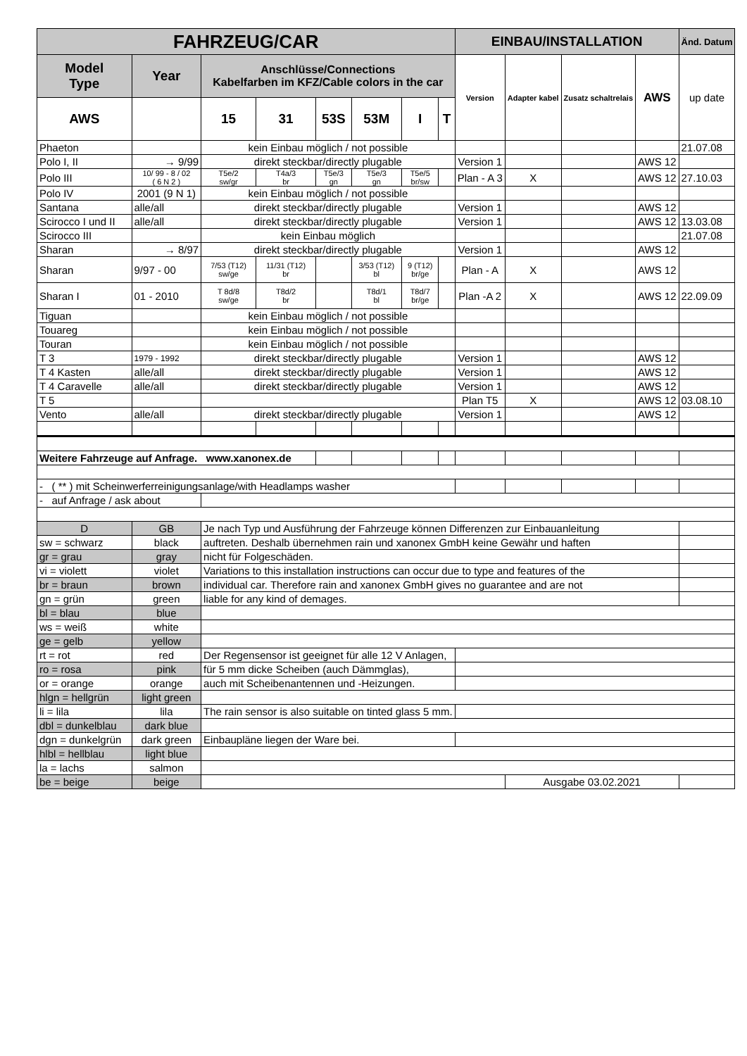| FAHRZEUG/CAR | | | | | | | | EINBAU/INSTALLATION | | | | Änd. Datum |
| --- | --- | --- | --- | --- | --- | --- | --- | --- | --- | --- | --- | --- |
| Model Type | Year | Anschlüsse/Connections Kabelfarben im KFZ/Cable colors in the car | | | | | | Version | Adapter kabel | Zusatz schaltrelais | AWS | up date |
| AWS | | 15 | 31 | 53S | 53M | I | T | | | | | |
| Phaeton | | kein Einbau möglich / not possible | | | | | | | | | | 21.07.08 |
| Polo I, II | → 9/99 | direkt steckbar/directly plugable | | | | | | Version 1 | | | AWS 12 | |
| Polo III | 10/ 99 - 8 / 02 ( 6 N 2 ) | T5e/2 sw/gr | T4a/3 br | T5e/3 gn | T5e/3 gn | T5e/5 br/sw | | Plan - A 3 | X | | AWS 12 | 27.10.03 |
| Polo IV | 2001 (9 N 1) | kein Einbau möglich / not possible | | | | | | | | | | |
| Santana | alle/all | direkt steckbar/directly plugable | | | | | | Version 1 | | | AWS 12 | |
| Scirocco I und II | alle/all | direkt steckbar/directly plugable | | | | | | Version 1 | | | AWS 12 | 13.03.08 |
| Scirocco III | | kein Einbau möglich | | | | | | | | | | 21.07.08 |
| Sharan | → 8/97 | direkt steckbar/directly plugable | | | | | | Version 1 | | | AWS 12 | |
| Sharan | 9/97 - 00 | 7/53 (T12) sw/ge | 11/31 (T12) br | | 3/53 (T12) bl | 9 (T12) br/ge | | Plan - A | X | | AWS 12 | |
| Sharan I | 01 - 2010 | T 8d/8 sw/ge | T8d/2 br | | T8d/1 bl | T8d/7 br/ge | | Plan -A 2 | X | | AWS 12 | 22.09.09 |
| Tiguan | | kein Einbau möglich / not possible | | | | | | | | | | |
| Touareg | | kein Einbau möglich / not possible | | | | | | | | | | |
| Touran | | kein Einbau möglich / not possible | | | | | | | | | | |
| T 3 | 1979 - 1992 | direkt steckbar/directly plugable | | | | | | Version 1 | | | AWS 12 | |
| T 4 Kasten | alle/all | direkt steckbar/directly plugable | | | | | | Version 1 | | | AWS 12 | |
| T 4 Caravelle | alle/all | direkt steckbar/directly plugable | | | | | | Version 1 | | | AWS 12 | |
| T 5 | | | | | | | | Plan T5 | X | | AWS 12 | 03.08.10 |
| Vento | alle/all | direkt steckbar/directly plugable | | | | | | Version 1 | | | AWS 12 | |
| Weitere Fahrzeuge auf Anfrage. www.xanonex.de | | | | | | | | | | | | |
| - ( ** ) mit Scheinwerferreinigungsanlage/with Headlamps washer | | | | | | | | | | | | |
| - auf Anfrage / ask about | | | | | | | | | | | | |
| D | GB | Je nach Typ und Ausführung der Fahrzeuge können Differenzen zur Einbauanleitung | | | | | | | | | | |
| sw = schwarz | black | auftreten. Deshalb übernehmen rain und xanonex GmbH keine Gewähr und haften | | | | | | | | | | |
| gr = grau | gray | nicht für Folgeschäden. | | | | | | | | | | |
| vi = violett | violet | Variations to this installation instructions can occur due to type and features of the | | | | | | | | | | |
| br = braun | brown | individual car. Therefore rain and xanonex GmbH gives no guarantee and are not | | | | | | | | | | |
| gn = grün | green | liable for any kind of demages. | | | | | | | | | | |
| bl = blau | blue | | | | | | | | | | | |
| ws = weiß | white | | | | | | | | | | | |
| ge = gelb | yellow | | | | | | | | | | | |
| rt = rot | red | Der Regensensor ist geeignet für alle 12 V Anlagen, | | | | | | | | | | |
| ro = rosa | pink | für 5 mm dicke Scheiben (auch Dämmglas), | | | | | | | | | | |
| or = orange | orange | auch mit Scheibenantennen und -Heizungen. | | | | | | | | | | |
| hlgn = hellgrün | light green | | | | | | | | | | | |
| li = lila | lila | The rain sensor is also suitable on tinted glass 5 mm. | | | | | | | | | | |
| dbl = dunkelblau | dark blue | | | | | | | | | | | |
| dgn = dunkelgrün | dark green | Einbaupläne liegen der Ware bei. | | | | | | | | | | |
| hlbl = hellblau | light blue | | | | | | | | | | | |
| la = lachs | salmon | | | | | | | | | | | |
| be = beige | beige | | | | | | | | Ausgabe 03.02.2021 | | | |